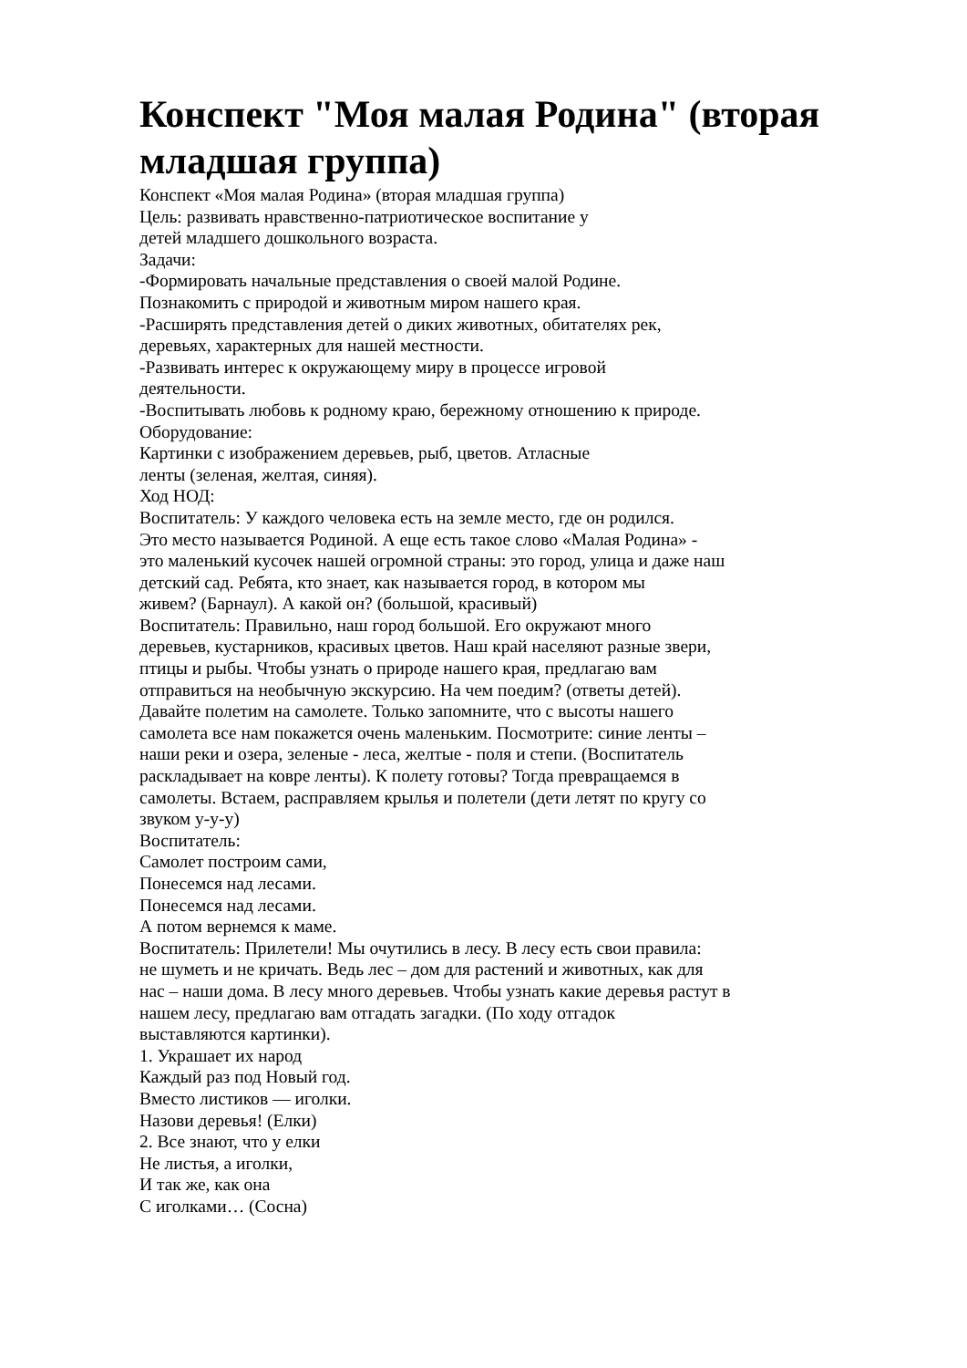Конспект "Моя малая Родина" (вторая младшая группа)
Конспект «Моя малая Родина» (вторая младшая группа)
Цель: развивать нравственно-патриотическое воспитание у
детей младшего дошкольного возраста.
Задачи:
-Формировать начальные представления о своей малой Родине.
Познакомить с природой и животным миром нашего края.
-Расширять представления детей о диких животных, обитателях рек,
деревьях, характерных для нашей местности.
-Развивать интерес к окружающему миру в процессе игровой
деятельности.
-Воспитывать любовь к родному краю, бережному отношению к природе.
Оборудование:
Картинки с изображением деревьев, рыб, цветов. Атласные
ленты (зеленая, желтая, синяя).
Ход НОД:
Воспитатель: У каждого человека есть на земле место, где он родился.
Это место называется Родиной. А еще есть такое слово «Малая Родина» -
это маленький кусочек нашей огромной страны: это город, улица и даже наш
детский сад. Ребята, кто знает, как называется город, в котором мы
живем? (Барнаул). А какой он? (большой, красивый)
Воспитатель: Правильно, наш город большой. Его окружают много
деревьев, кустарников, красивых цветов. Наш край населяют разные звери,
птицы и рыбы. Чтобы узнать о природе нашего края, предлагаю вам
отправиться на необычную экскурсию. На чем поедим? (ответы детей).
Давайте полетим на самолете. Только запомните, что с высоты нашего
самолета все нам покажется очень маленьким. Посмотрите: синие ленты –
наши реки и озера, зеленые - леса, желтые - поля и степи. (Воспитатель
раскладывает на ковре ленты). К полету готовы? Тогда превращаемся в
самолеты. Встаем, расправляем крылья и полетели (дети летят по кругу со
звуком у-у-у)
Воспитатель:
Самолет построим сами,
Понесемся над лесами.
Понесемся над лесами.
А потом вернемся к маме.
Воспитатель: Прилетели! Мы очутились в лесу. В лесу есть свои правила:
не шуметь и не кричать. Ведь лес – дом для растений и животных, как для
нас – наши дома. В лесу много деревьев. Чтобы узнать какие деревья растут в
нашем лесу, предлагаю вам отгадать загадки. (По ходу отгадок
выставляются картинки).
1. Украшает их народ
Каждый раз под Новый год.
Вместо листиков — иголки.
Назови деревья! (Елки)
2. Все знают, что у елки
Не листья, а иголки,
И так же, как она
С иголками… (Сосна)